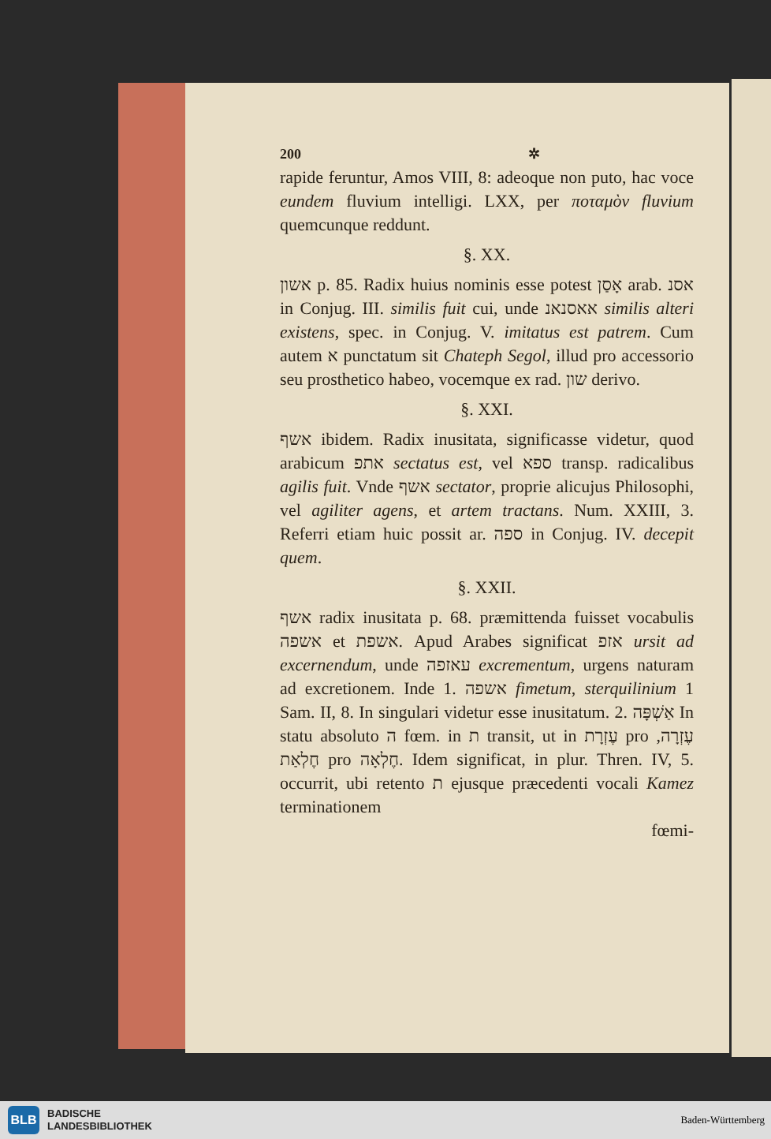200 ✲
rapide feruntur, Amos VIII, 8: adeoque non puto, hac voce eundem fluvium intelligi. LXX, per ποταμὸν fluvium quemcunque reddunt.
§. XX.
אשון p. 85. Radix huius nominis esse potest אָסַן arab. אסנ in Conjug. III. similis fuit cui, unde אאסנאנ similis alteri existens, spec. in Conjug. V. imitatus est patrem. Cum autem א punctatum sit Chateph Segol, illud pro accessorio seu prosthetico habeo, vocemque ex rad. שון derivo.
§. XXI.
אשף ibidem. Radix inusitata, significasse videtur, quod arabicum אתפ sectatus est, vel ספא transp. radicalibus agilis fuit. Vnde אשף sectator, proprie alicujus Philosophi, vel agiliter agens, et artem tractans. Num. XXIII, 3. Referri etiam huic possit ar. ספה in Conjug. IV. decepit quem.
§. XXII.
אשף radix inusitata p. 68. præmittenda fuisset vocabulis אשפה et אשפת. Apud Arabes significat אזפ ursit ad excernendum, unde עאזפה excrementum, urgens naturam ad excretionem. Inde 1. אשפה fimetum, sterquilinium 1 Sam. II, 8. In singulari videtur esse inusitatum. 2. אַשְׁפָּה In statu absoluto ה fœm. in ת transit, ut in עֶזְרָת pro עֶזְרָה, חֶלְאַת pro חֶלְאָה. Idem significat, in plur. Thren. IV, 5. occurrit, ubi retento ת ejusque præcedenti vocali Kamez terminationem
fœmi-
BLB
BADISCHE
LANDESBIBLIOTHEK
Baden-Württemberg